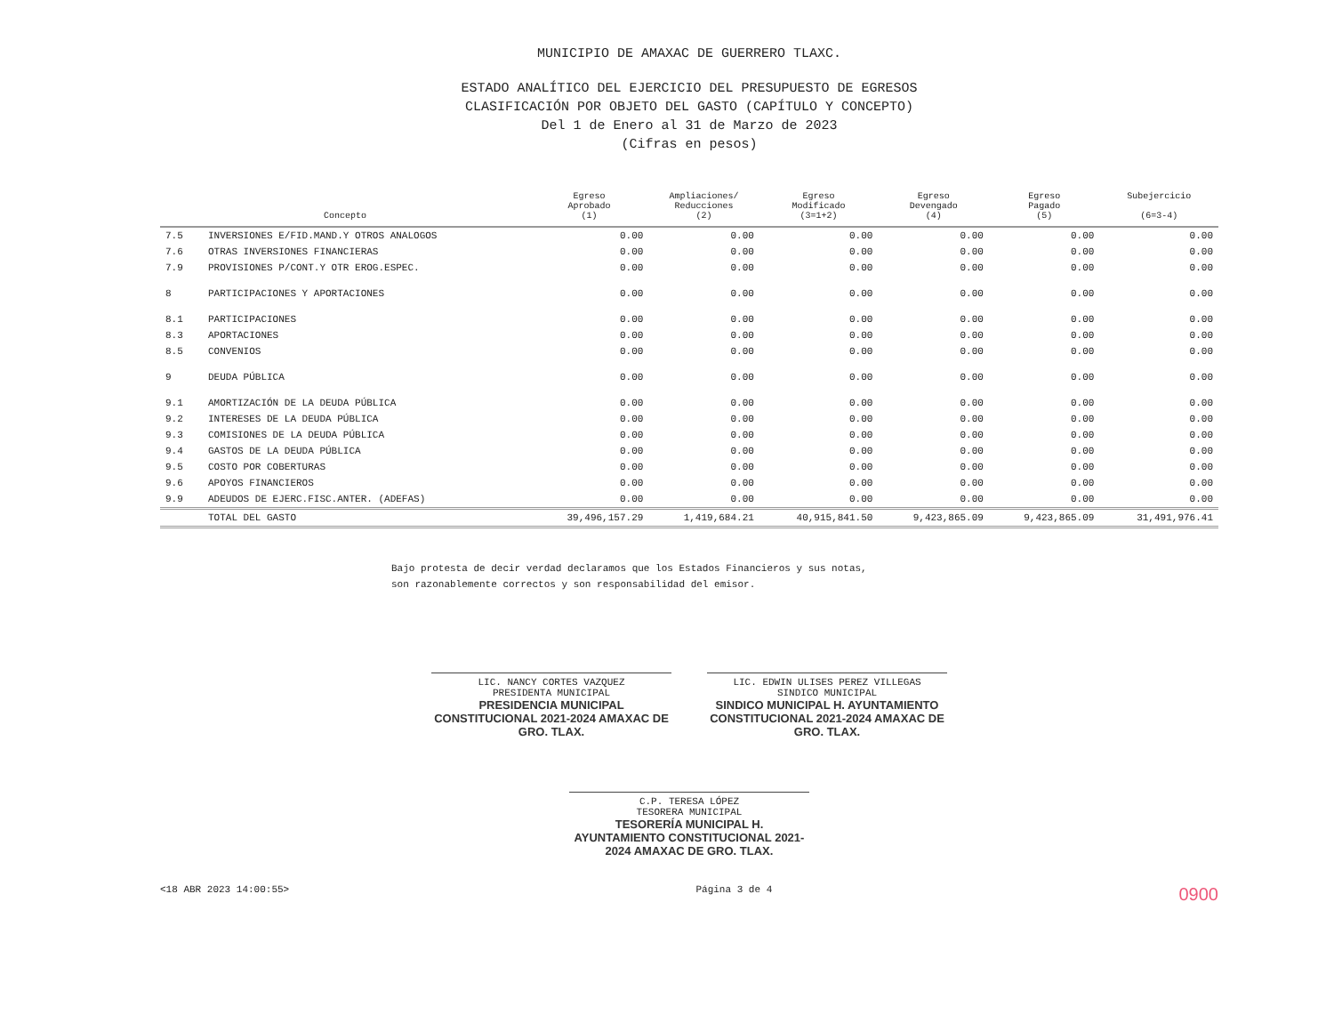MUNICIPIO DE AMAXAC DE GUERRERO TLAXC.
ESTADO ANALÍTICO DEL EJERCICIO DEL PRESUPUESTO DE EGRESOS
CLASIFICACIÓN POR OBJETO DEL GASTO (CAPÍTULO Y CONCEPTO)
Del 1 de Enero al 31 de Marzo de 2023
(Cifras en pesos)
| Concepto | | Egreso Aprobado (1) | Ampliaciones/ Reducciones (2) | Egreso Modificado (3=1+2) | Egreso Devengado (4) | Egreso Pagado (5) | Subejercicio (6=3-4) |
| --- | --- | --- | --- | --- | --- | --- | --- |
| 7.5 | INVERSIONES E/FID.MAND.Y OTROS ANALOGOS | 0.00 | 0.00 | 0.00 | 0.00 | 0.00 | 0.00 |
| 7.6 | OTRAS INVERSIONES FINANCIERAS | 0.00 | 0.00 | 0.00 | 0.00 | 0.00 | 0.00 |
| 7.9 | PROVISIONES P/CONT.Y OTR EROG.ESPEC. | 0.00 | 0.00 | 0.00 | 0.00 | 0.00 | 0.00 |
| 8 | PARTICIPACIONES Y APORTACIONES | 0.00 | 0.00 | 0.00 | 0.00 | 0.00 | 0.00 |
| 8.1 | PARTICIPACIONES | 0.00 | 0.00 | 0.00 | 0.00 | 0.00 | 0.00 |
| 8.3 | APORTACIONES | 0.00 | 0.00 | 0.00 | 0.00 | 0.00 | 0.00 |
| 8.5 | CONVENIOS | 0.00 | 0.00 | 0.00 | 0.00 | 0.00 | 0.00 |
| 9 | DEUDA PÚBLICA | 0.00 | 0.00 | 0.00 | 0.00 | 0.00 | 0.00 |
| 9.1 | AMORTIZACIÓN DE LA DEUDA PÚBLICA | 0.00 | 0.00 | 0.00 | 0.00 | 0.00 | 0.00 |
| 9.2 | INTERESES DE LA DEUDA PÚBLICA | 0.00 | 0.00 | 0.00 | 0.00 | 0.00 | 0.00 |
| 9.3 | COMISIONES DE LA DEUDA PÚBLICA | 0.00 | 0.00 | 0.00 | 0.00 | 0.00 | 0.00 |
| 9.4 | GASTOS DE LA DEUDA PÚBLICA | 0.00 | 0.00 | 0.00 | 0.00 | 0.00 | 0.00 |
| 9.5 | COSTO POR COBERTURAS | 0.00 | 0.00 | 0.00 | 0.00 | 0.00 | 0.00 |
| 9.6 | APOYOS FINANCIEROS | 0.00 | 0.00 | 0.00 | 0.00 | 0.00 | 0.00 |
| 9.9 | ADEUDOS DE EJERC.FISC.ANTER. (ADEFAS) | 0.00 | 0.00 | 0.00 | 0.00 | 0.00 | 0.00 |
| | TOTAL DEL GASTO | 39,496,157.29 | 1,419,684.21 | 40,915,841.50 | 9,423,865.09 | 9,423,865.09 | 31,491,976.41 |
Bajo protesta de decir verdad declaramos que los Estados Financieros y sus notas,
son razonablemente correctos y son responsabilidad del emisor.
LIC. NANCY CORTES VAZQUEZ
PRESIDENTA MUNICIPAL
PRESIDENCIA MUNICIPAL CONSTITUCIONAL 2021-2024 AMAXAC DE GRO. TLAX.
LIC. EDWIN ULISES PEREZ VILLEGAS
SINDICO MUNICIPAL
SINDICO MUNICIPAL H. AYUNTAMIENTO CONSTITUCIONAL 2021-2024 AMAXAC DE GRO. TLAX.
C.P. TERESA LÓPEZ
TESORERA MUNICIPAL
TESORERÍA MUNICIPAL H. AYUNTAMIENTO CONSTITUCIONAL 2021-2024 AMAXAC DE GRO. TLAX.
<18 ABR 2023 14:00:55> Página 3 de 4 0900